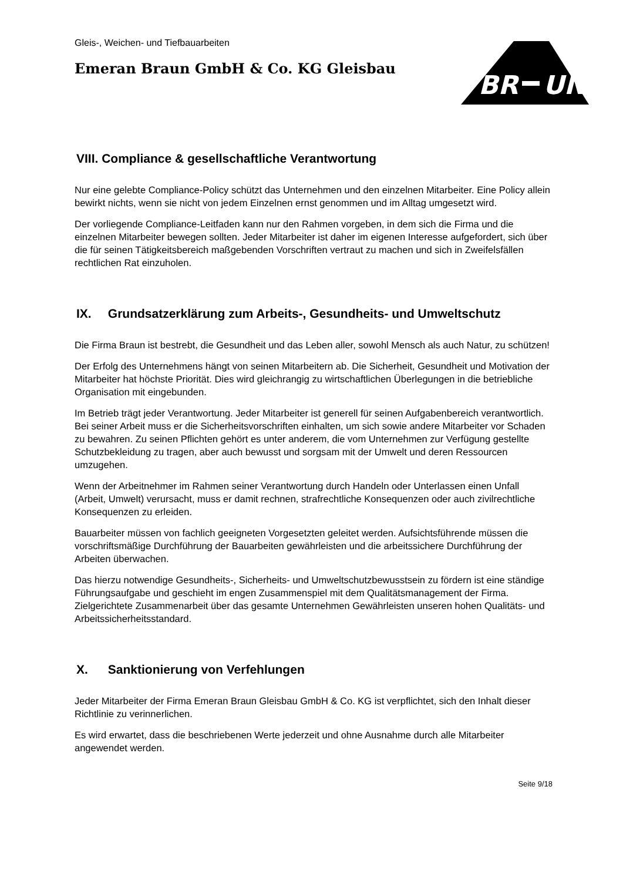BR
UN
Gleis-, Weichen- und Tiefbauarbeiten
Emeran Braun GmbH & Co. KG Gleisbau
VIII. Compliance & gesellschaftliche Verantwortung
Nur eine gelebte Compliance-Policy schützt das Unternehmen und den einzelnen Mitarbeiter. Eine Policy allein bewirkt nichts, wenn sie nicht von jedem Einzelnen ernst genommen und im Alltag umgesetzt wird.
Der vorliegende Compliance-Leitfaden kann nur den Rahmen vorgeben, in dem sich die Firma und die einzelnen Mitarbeiter bewegen sollten. Jeder Mitarbeiter ist daher im eigenen Interesse aufgefordert, sich über die für seinen Tätigkeitsbereich maßgebenden Vorschriften vertraut zu machen und sich in Zweifelsfällen rechtlichen Rat einzuholen.
IX. Grundsatzerklärung zum Arbeits-, Gesundheits- und Umweltschutz
Die Firma Braun ist bestrebt, die Gesundheit und das Leben aller, sowohl Mensch als auch Natur, zu schützen!
Der Erfolg des Unternehmens hängt von seinen Mitarbeitern ab. Die Sicherheit, Gesundheit und Motivation der Mitarbeiter hat höchste Priorität. Dies wird gleichrangig zu wirtschaftlichen Überlegungen in die betriebliche Organisation mit eingebunden.
Im Betrieb trägt jeder Verantwortung. Jeder Mitarbeiter ist generell für seinen Aufgabenbereich verantwortlich. Bei seiner Arbeit muss er die Sicherheitsvorschriften einhalten, um sich sowie andere Mitarbeiter vor Schaden zu bewahren. Zu seinen Pflichten gehört es unter anderem, die vom Unternehmen zur Verfügung gestellte Schutzbekleidung zu tragen, aber auch bewusst und sorgsam mit der Umwelt und deren Ressourcen umzugehen.
Wenn der Arbeitnehmer im Rahmen seiner Verantwortung durch Handeln oder Unterlassen einen Unfall (Arbeit, Umwelt) verursacht, muss er damit rechnen, strafrechtliche Konsequenzen oder auch zivilrechtliche Konsequenzen zu erleiden.
Bauarbeiter müssen von fachlich geeigneten Vorgesetzten geleitet werden. Aufsichtsführende müssen die vorschriftsmäßige Durchführung der Bauarbeiten gewährleisten und die arbeitssichere Durchführung der Arbeiten überwachen.
Das hierzu notwendige Gesundheits-, Sicherheits- und Umweltschutzbewusstsein zu fördern ist eine ständige Führungsaufgabe und geschieht im engen Zusammenspiel mit dem Qualitätsmanagement der Firma. Zielgerichtete Zusammenarbeit über das gesamte Unternehmen Gewährleisten unseren hohen Qualitäts- und Arbeitssicherheitsstandard.
X. Sanktionierung von Verfehlungen
Jeder Mitarbeiter der Firma Emeran Braun Gleisbau GmbH & Co. KG ist verpflichtet, sich den Inhalt dieser Richtlinie zu verinnerlichen.
Es wird erwartet, dass die beschriebenen Werte jederzeit und ohne Ausnahme durch alle Mitarbeiter angewendet werden.
Seite 9/18